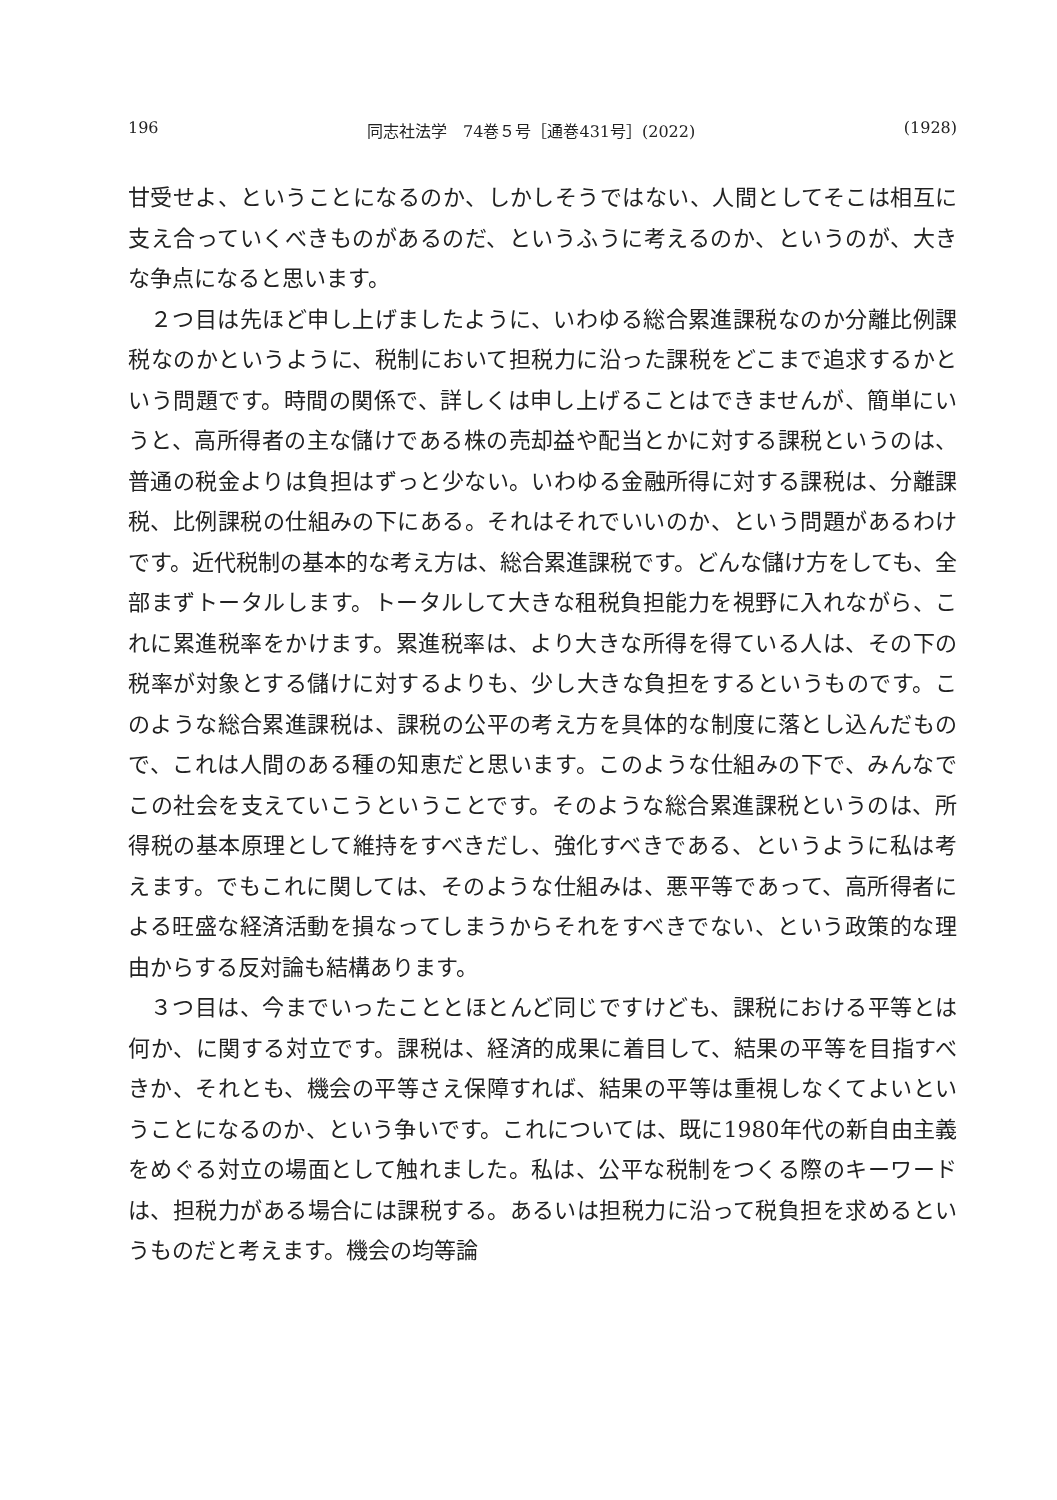196 同志社法学　74巻５号［通巻431号］(2022) (1928)
甘受せよ、ということになるのか、しかしそうではない、人間としてそこは相互に支え合っていくべきものがあるのだ、というふうに考えるのか、というのが、大きな争点になると思います。
２つ目は先ほど申し上げましたように、いわゆる総合累進課税なのか分離比例課税なのかというように、税制において担税力に沿った課税をどこまで追求するかという問題です。時間の関係で、詳しくは申し上げることはできませんが、簡単にいうと、高所得者の主な儲けである株の売却益や配当とかに対する課税というのは、普通の税金よりは負担はずっと少ない。いわゆる金融所得に対する課税は、分離課税、比例課税の仕組みの下にある。それはそれでいいのか、という問題があるわけです。近代税制の基本的な考え方は、総合累進課税です。どんな儲け方をしても、全部まずトータルします。トータルして大きな租税負担能力を視野に入れながら、これに累進税率をかけます。累進税率は、より大きな所得を得ている人は、その下の税率が対象とする儲けに対するよりも、少し大きな負担をするというものです。このような総合累進課税は、課税の公平の考え方を具体的な制度に落とし込んだもので、これは人間のある種の知恵だと思います。このような仕組みの下で、みんなでこの社会を支えていこうということです。そのような総合累進課税というのは、所得税の基本原理として維持をすべきだし、強化すべきである、というように私は考えます。でもこれに関しては、そのような仕組みは、悪平等であって、高所得者による旺盛な経済活動を損なってしまうからそれをすべきでない、という政策的な理由からする反対論も結構あります。
３つ目は、今までいったこととほとんど同じですけども、課税における平等とは何か、に関する対立です。課税は、経済的成果に着目して、結果の平等を目指すべきか、それとも、機会の平等さえ保障すれば、結果の平等は重視しなくてよいということになるのか、という争いです。これについては、既に1980年代の新自由主義をめぐる対立の場面として触れました。私は、公平な税制をつくる際のキーワードは、担税力がある場合には課税する。あるいは担税力に沿って税負担を求めるというものだと考えます。機会の均等論